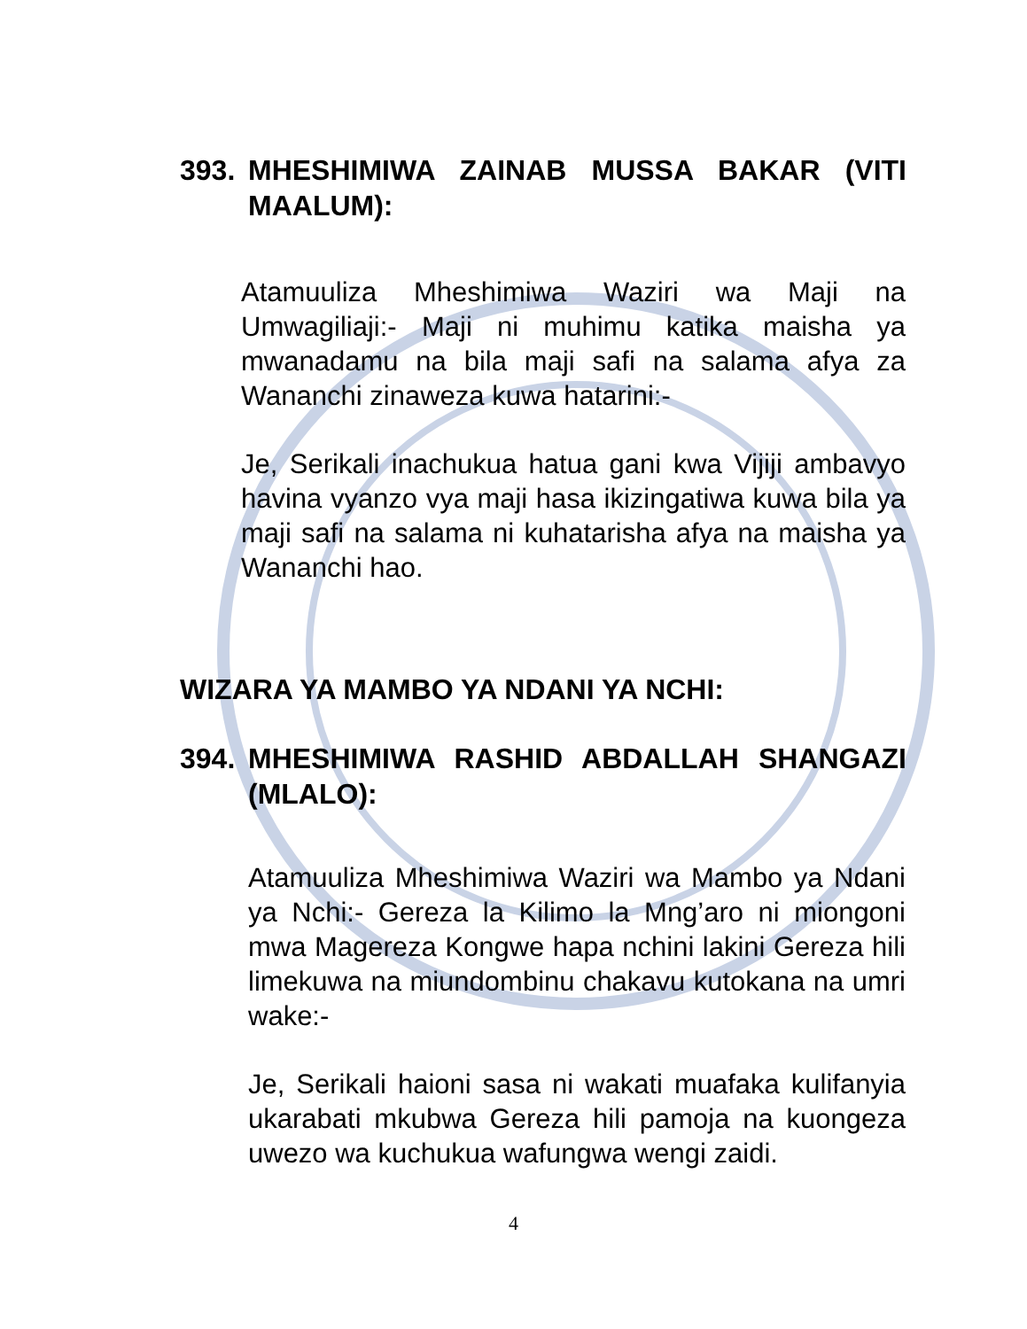393. MHESHIMIWA ZAINAB MUSSA BAKAR (VITI MAALUM):
Atamuuliza Mheshimiwa Waziri wa Maji na Umwagiliaji:- Maji ni muhimu katika maisha ya mwanadamu na bila maji safi na salama afya za Wananchi zinaweza kuwa hatarini:-
Je, Serikali inachukua hatua gani kwa Vijiji ambavyo havina vyanzo vya maji hasa ikizingatiwa kuwa bila ya maji safi na salama ni kuhatarisha afya na maisha ya Wananchi hao.
WIZARA YA MAMBO YA NDANI YA NCHI:
394. MHESHIMIWA RASHID ABDALLAH SHANGAZI (MLALO):
Atamuuliza Mheshimiwa Waziri wa Mambo ya Ndani ya Nchi:- Gereza la Kilimo la Mng’aro ni miongoni mwa Magereza Kongwe hapa nchini lakini Gereza hili limekuwa na miundombinu chakavu kutokana na umri wake:-
Je, Serikali haioni sasa ni wakati muafaka kulifanyia ukarabati mkubwa Gereza hili pamoja na kuongeza uwezo wa kuchukua wafungwa wengi zaidi.
4